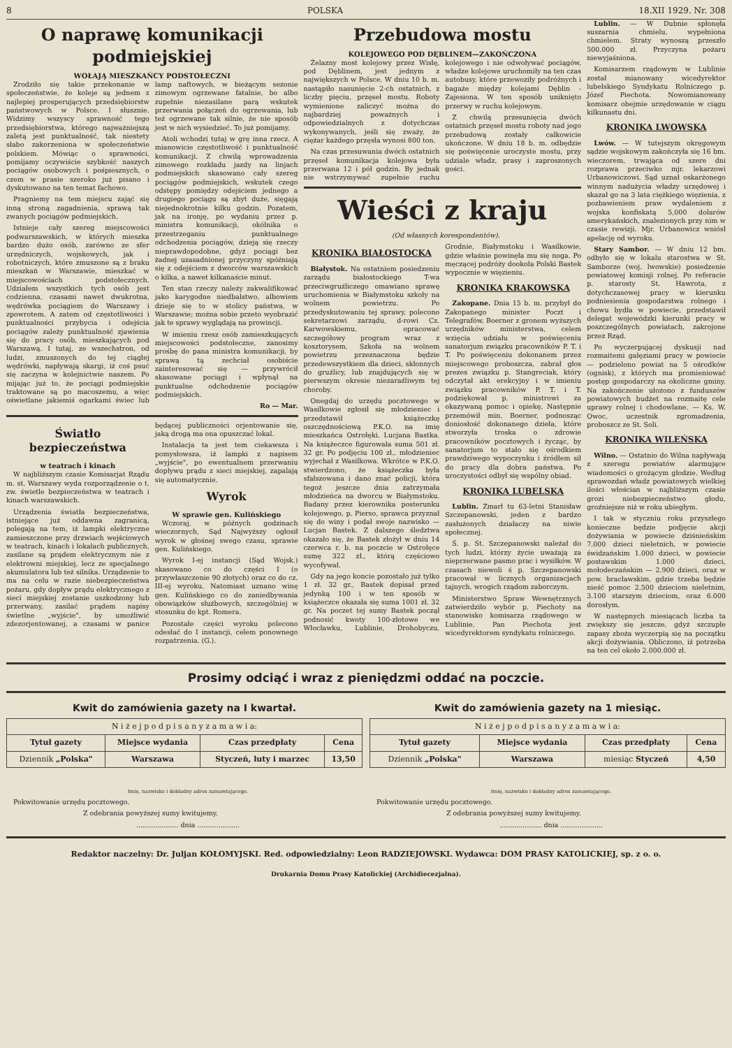8 POLSKA 18.XII 1929. Nr. 308
O naprawę komunikacji podmiejskiej
WOŁAJĄ MIESZKAŃCY PODSTOŁECZNI
Zrodziło się takie przekonanie w społeczeństwie, że koleje są jednem z najlepiej prosperujących przedsiębiorstw państwowych w Polsce. I słusznie. Widzimy wszyscy sprawność tego przedsiębiorstwa, którego najważniejszą zaletą jest punktualność, tak niestety słabo zakorzeniona w społeczeństwie polskiem. Mówiąc o sprawności, pomijamy oczywiście szybkość naszych pociągów osobowych i pośpiesznych, o czem w prasie szeroko już pisano i dyskutowano na ten temat fachowo.
Pragniemy na tem miejscu zająć się inną stroną zagadnienia, sprawą tak zwanych pociągów podmiejskich.
Istnieje cały szereg miejscowości podwarszawskich, w których mieszka bardzo dużo osób, zarówno ze sfer urzędniczych, wojskowych, jak i robotniczych, które zmuszone są z braku mieszkań w Warszawie, mieszkać w miejscowościach podstołecznych. Udziałem wszystkich tych osób jest codzienna, czasami nawet dwukrotna, wędrówka pociągiem do Warszawy i zpowrotem. A zatem od częstotliwości i punktualności przybycia i odejścia pociągów zależy punktualność zjawienia się do pracy osób, mieszkających pod Warszawą. I tutaj, ze wszechstron, od ludzi, zmuszonych do tej ciągłej wędrówki, napływają skargi, iż coś psuć się zaczyna w kolejnictwie naszem. Po mijając już to, że pociągi podmiejskie traktowane są po macoszemu, a więc oświetlane jakiemiś ogarkami świec lub lamp naftowych, w bieżącym sezonie zimowym ogrzewane fatalnie, bo albo zupełnie niezasilane parą wskutek przerwania połączeń do ogrzewania, lub też ogrzewane tak silnie, że nie sposób jest w nich wysiedzieć. To już pomijamy.
Atoli wchodzi tutaj w grę inna rzecz. A mianowicie częstotliwość i punktualność komunikacji. Z chwilą wprowadzenia zimowego rozkładu jazdy na linjach podmiejskich skasowano cały szereg pociągów podmiejskich, wskutek czego odstępy pomiędzy odejściem jednego a drugiego pociągu są zbyt duże, sięgają niejednokrotnie kilku godzin. Pozatem, jak na ironję, po wydaniu przez p. ministra komunikacji, okólnika o przestrzeganiu punktualnego odchodzenia pociągów, dzieją się rzeczy nieprawdopodobne, gdyż pociągi bez żadnej uzasadnionej przyczyny spóźniają się z odejściem z dworców warszawskich o kilka, a nawet kilkanaście minut.
Ten stan rzeczy należy zakwalifikować jako karygodne niedbalstwo, albowiem dzieje się to w stolicy państwa, w Warszawie; można sobie przeto wyobrazić jak te sprawy wyglądają na prowincji.
W imieniu rzesz osób zamieszkujących miejscowości podstołeczne, zanosimy prośbę do pana ministra komunikacji, by sprawą tą zechciał osobiście zainteresować się — przywrócił skasowane pociągi i wpłynął na punktualne odchodzenie pociągów podmiejskich.
Ro — Mar.
Światło bezpieczeństwa
w teatrach i kinach
W najbliższym czasie Komisarjat Rządu m. st. Warszawy wyda rozporządzenie o t. zw. świetle bezpieczeństwa w teatrach i kinach warszawskich.
Urządzenia światła bezpieczeństwa, istniejące już oddawna zagranicą, polegają na tem, iż lampki elektryczne zamieszczone przy drzwiach wejściowych w teatrach, kinach i lokalach publicznych, zasilane są prądem elektrycznym nie z elektrowni miejskiej, lecz ze specjalnego akumulatora lub też silnika. Urządzenie to ma na celu w razie niebezpieczeństwa pożaru, gdy dopływ prądu elektrycznego z sieci miejskiej zostanie uszkodzony lub przerwany, zasilać prądem napisy świetlne „wyjście", by umożliwić zdezorjentowanej, a czasami w panice będącej publiczności orjentowanie się, jaką drogą ma ona opuszczać lokal.
Instalacja ta jest tem ciekawsza i pomysłowsza, iż lampki z napisem „wyjście", po ewentualnem przerwaniu dopływu prądu z sieci miejskiej, zapalają się automatycznie.
Wyrok
W sprawie gen. Kulińskiego
Wczoraj, w późnych godzinach wieczornych, Sąd Najwyższy ogłosił wyrok w głośnej swego czasu, sprawie gen. Kulińskiego.
Wyrok I-ej instancji (Sąd Wojsk.) skasowano co do części I (o przywłaszczenie 90 złotych) oraz co do cz. III-ej wyroku. Natomiast uznano winę gen. Kulińskiego co do zaniedbywania obowiązków służbowych, szczególniej w stosunku do kpt. Romera.
Pozostałe części wyroku polecono odesłać do I instancji, celem ponownego rozpatrzenia. (G.).
Przebudowa mostu
KOLEJOWEGO POD DĘBLINEM—ZAKOŃCZONA
Żelazny most kolejowy przez Wisłę, pod Dęblinem, jest jednym z największych w Polsce. W dniu 10 b. m. nastąpiło nasunięcie 2-ch ostatnich, z liczby pięciu, przęseł mostu. Roboty wymienione zaliczyć można do najbardziej poważnych i odpowiedzialnych z dotychczas wykonywanych, jeśli się zważy, że ciężar każdego przęsła wynosi 800 ton.
Na czas przesuwania dwóch ostatnich przęseł komunikacja kolejowa była przerwana 12 i pół godzin. By jednak nie wstrzymywać zupełnie ruchu kolejowego i nie odwoływać pociągów, władze kolejowe uruchomiły na ten czas autobusy, które przewoziły podróżnych i bagaże między kolejami Dęblin - Zajesiona. W ten sposób uniknięto przerwy w ruchu kolejowym.
Z chwilą przesunięcia dwóch ostatnich przęseł mostu roboty nad jego przebudową zostały całkowicie ukończone. W dniu 18 b. m. odbędzie się poświęcenie uroczyste mostu, przy udziale władz, prasy i zaproszonych gości.
Wieści z kraju
(Od własnych korespondentów).
KRONIKA BIAŁOSTOCKA
Białystok. Na ostatniem posiedzeniu zarządu białostockiego T-wa przeciwgruźliczego omawiano sprawę uruchomienia w Białymstoku szkoły na wolnem powietrzu. Po przedyskutowaniu tej sprawy, polecono sekretarzowi zarządu, d-rowi Cz. Karwowskiemu, opracować szczegółowy program wraz z kosztorysem. Szkoła na wolnem powietrzu przeznaczona będzie przedewszystkiem dla dzieci, skłonnych do gruźlicy, lub znajdujących się w pierwszym okresie niezaraźliwym tej choroby.
Onegdaj do urzędu pocztowego w Wasilkowie zgłosił się młodzieniec i przedstawił książeczkę oszczędnościową P.K.O. na imię mieszkańca Ostrołęki, Lucjana Bastka. Na książeczce figurowała suma 501 zł. 32 gr. Po podjęciu 100 zł., młodzieniec wyjechał z Wasilkowa. Wkrótce w P.K.O. stwierdzono, że książeczka była sfałszowana i dano znać policji, która tegoż jeszcze dnia zatrzymała młodzieńca na dworcu w Białymstoku. Badany przez kierownika posterunku kolejowego, p. Pierso, sprawca przyznał się do winy i podał swoje nazwisko — Lucjan Bastek. Z dalszego śledztwa okazało się, że Bastek złożył w dniu 14 czerwca r. b. na poczcie w Ostrołęce sumę 322 zł., którą częściowo wycofywał.
Gdy na jego koncie pozostało już tylko 1 zł. 32 gr., Bastek dopisał przed jedynką 100 i w ten sposób w książeczce okazała się suma 1001 zł. 32 gr. Na poczet tej sumy Bastek począł podnosić kwoty 100-złotowe we Włocławku, Lublinie, Drohobyczu, Grodnie, Białymstoku i Wasilkowie, gdzie właśnie powinęła mu się noga. Po męczącej podróży dookoła Polski Bastek wypocznie w więzieniu.
KRONIKA KRAKOWSKA
Zakopane. Dnia 15 b. m. przybył do Zakopanego minister Poczt i Telegrafów, Boerner z gronem wyższych urzędników ministerstwa, celem wzięcia udziału w poświęceniu sanatorjum związku pracowników P. T. i T. Po poświęceniu dokonanem przez miejscowego proboszcza, zabrał głos prezes związku p. Stangreciak, który odczytał akt erekcyjny i w imieniu związku pracowników P. T. i T. podziękował p. ministrowi za okazywaną pomoc i opiekę. Następnie przemówił min. Boerner, podnosząc doniosłość dokonanego dzieła, które stworzyła troska o zdrowie pracowników pocztowych i życząc, by sanatorjum to stało się ośrodkiem prawdziwego wypoczynku i źródłem sił do pracy dla dobra państwa. Po uroczystości odbył się wspólny obiad.
KRONIKA LUBELSKA
Lublin. Zmarł tu 63-letni Stanisław Szczepanowski, jeden z bardzo zasłużonych działaczy na niwie społecznej.
Ś. p. St. Szczepanowski należał do tych ludzi, którzy życie uważają za nieprzerwane pasmo prac i wysiłków. W czasach niewoli ś p. Szczepanowski pracował w licznych organizacjach tajnych, wrogich rządom zaborczym.
Ministerstwo Spraw Wewnętrznych zatwierdziło wybór p. Piechoty na stanowisko komisarza rządowego w Lublinie. Pan Piechota jest wicedyrektorem syndykatu rolniczego.
Lublin. — W Dubnie spłonęła suszarnia chmielu, wypełniona chmielem. Straty wynoszą przeszło 500.000 zł. Przyczyna pożaru niewyjaśniona.
Komisarzem rządowym w Lublinie został mianowany wicedyrektor lubelskiego Syndykatu Rolniczego p. Józef Piechota. Nowomianowany komisarz obejmie urzędowanie w ciągu kilkunastu dni.
KRONIKA LWOWSKA
Lwów. — W tutejszym okręgowym sądzie wojskowym zakończyła się 16 bm. wieczorem, trwająca od szere dni rozprawa przeciwko mjr. lekarzowi Urbanowiczowi. Sąd uznał oskarżonego winnym nadużycia władzy urzędowej i skazał go na 3 lata ciężkiego więzienia, z pozbawieniem praw wydaleniem z wojska konfiskatą 5,000 dolarów amerykańskich, znalezionych przy nim w czasie rewizji. Mjr. Urbanowicz wniósł apelację od wyroku.
Stary Sambor. — W dniu 12 bm. odbyło się w lokalu starostwa w St. Samborze (woj. lwowskie) posiedzenie powiatowej komisji rolnej. Po referacie p. starosty St. Hawrota, z dotychczasowej pracy w kierunku podniesienia gospodarstwa rolnego i chowu bydła w powiecie, przedstawił delegat wojewódzki kierunki pracy w poszczególnych powiatach, zakrojone przez Rząd.
Po wyczerpującej dyskusji nad rozmaitemi gałęziami pracy w powiecie — podzielono powiat na 5 ośrodków (ognisk), z których ma promieniować postęp gospodarczy na okoliczne gminy. Na zakończenie ułożono z funduszów powiatowych budżet na rozmaitę cele uprawy rolnej i chodowlane. — Ks. W. Owoc, uczestnik zgromadzenia, proboszcz ze St. Soli.
KRONIKA WILEŃSKA
Wilno. — Ostatnio do Wilna napływają z szeregu powiatów alarmujące wiadomości o grożącym głodzie. Według sprawozdań władz powiatowych wielkiej ilości włościan w najbliższym czasie grozi niebezpieczeństwo głodu, groźniejsze niż w roku ubiegłym.
I tak w styczniu roku przyszłego konieczne będzie podjęcie akcji dożywiania w powiecie dziśnieńskim 7,000 dzieci nieletnich, w powiecie świdzańskim 1.000 dzieci, w powiecie postawskim 1.000 dzieci, mołodeczańskim — 2.900 dzieci, oraz w pow. bracławskim, gdzie trzeba będzie nieść pomoc 2.500 dzieciom nieletnim, 3.100 starszym dzieciom, oraz 6.000 dorosłym.
W następnych miesiącach liczba ta zwiększy się jeszcze, gdyż szczupłe zapasy zboża wyczerpią się na początku akcji dożywiania. Obliczono, iż potrzeba na ten cel około 2.000.000 zł.
Prosimy odciąć i wraz z pieniędzmi oddać na poczcie.
Kwit do zamówienia gazety na I kwartał.
| N i ż e j p o d p i s a n y z a m a w i a: | | | |
| Tytuł gazety | Miejsce wydania | Czas przedpłaty | Cena |
| Dziennik „Polska" | Warszawa | Styczeń, luty i marzec | 13,50 |
Imię, nazwisko i dokładny adres zamawiającego.
Pokwitowanie urzędu pocztowego.
Z odebrania powyższej sumy kwitujemy.
.................... dnia ....................
Kwit do zamówienia gazety na 1 miesiąc.
| N i ż e j p o d p i s a n y z a m a w i a: | | | |
| Tytuł gazety | Miejsce wydania | Czas przedpłaty | Cena |
| Dziennik „Polska" | Warszawa | miesiąc Styczeń | 4,50 |
Imię, nazwisko i dokładny adres zamawiającego.
Pokwitowanie urzędu pocztowego.
Z odebrania powyższej sumy kwitujemy.
.................... dnia ....................
Redaktor naczelny: Dr. Juljan KOŁOMYJSKI. Red. odpowiedzialny: Leon RADZIEJOWSKI. Wydawca: DOM PRASY KATOLICKIEJ, sp. z o. o.
Drukarnia Domu Prasy Katolickiej (Archidiecezjalna).